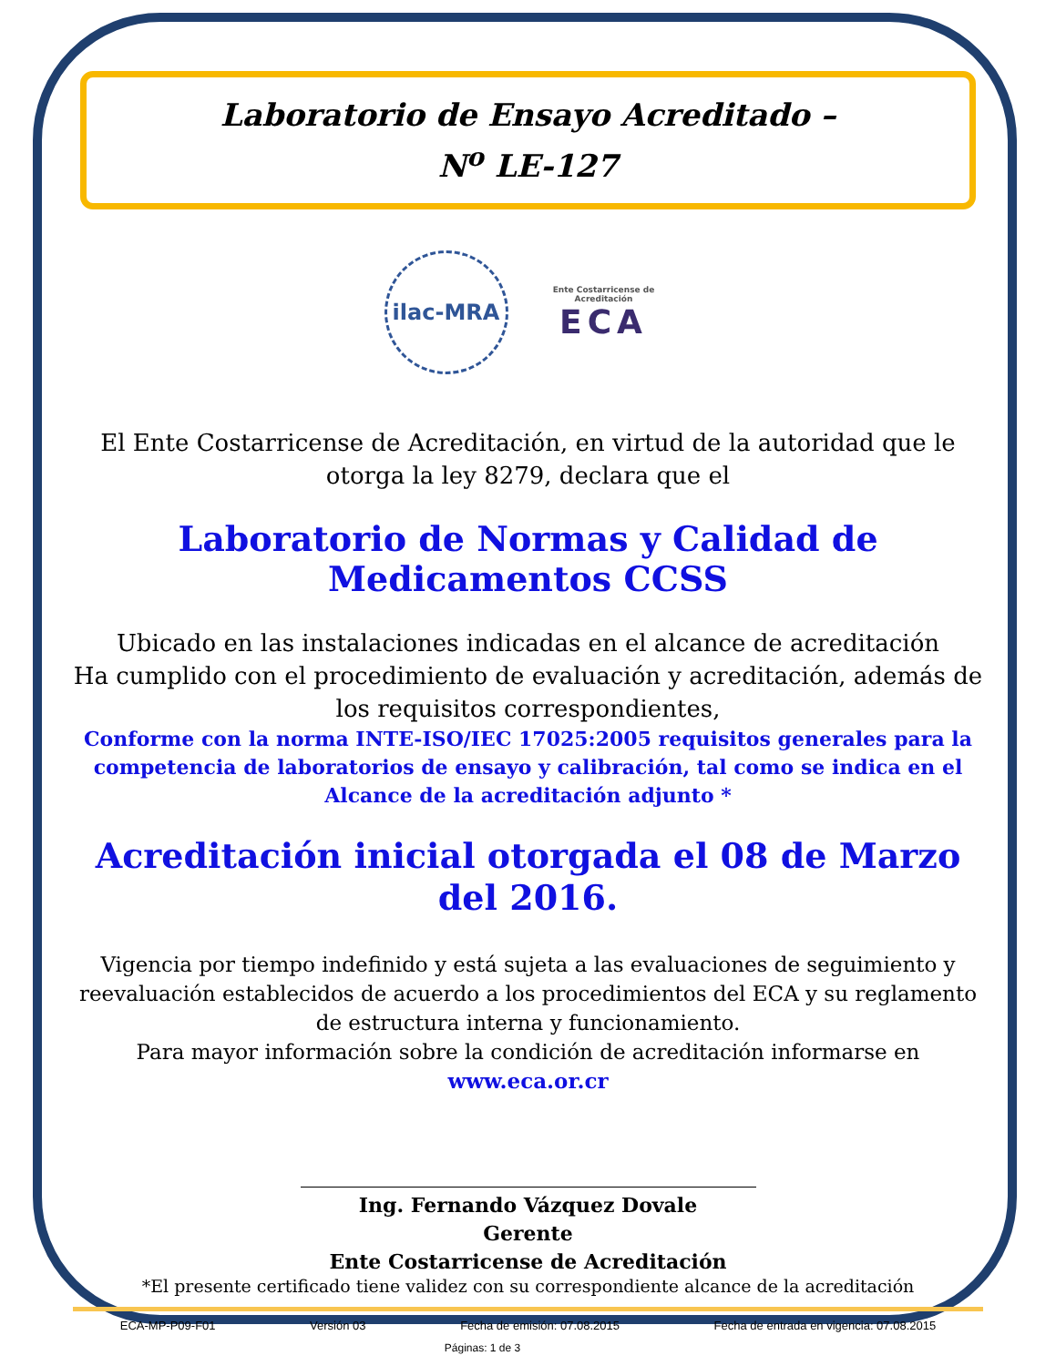Laboratorio de Ensayo Acreditado –
N<sup>o</sup> LE-127
ilac-MRA
Ente Costarricense de Acreditación
ECA
El Ente Costarricense de Acreditación, en virtud de la autoridad que le otorga la ley 8279, declara que el
Laboratorio de Normas y Calidad de Medicamentos CCSS
Ubicado en las instalaciones indicadas en el alcance de acreditación
Ha cumplido con el procedimiento de evaluación y acreditación, además de los requisitos correspondientes,
Conforme con la norma INTE-ISO/IEC 17025:2005 requisitos generales para la competencia de laboratorios de ensayo y calibración, tal como se indica en el Alcance de la acreditación adjunto *
Acreditación inicial otorgada el 08 de Marzo del 2016.
Vigencia por tiempo indefinido y está sujeta a las evaluaciones de seguimiento y reevaluación establecidos de acuerdo a los procedimientos del ECA y su reglamento de estructura interna y funcionamiento.
Para mayor información sobre la condición de acreditación informarse en
www.eca.or.cr
Ing. Fernando Vázquez Dovale
Gerente
Ente Costarricense de Acreditación
*El presente certificado tiene validez con su correspondiente alcance de la acreditación
ECA-MP-P09-F01 Versión 03 Fecha de emisión: 07.08.2015 Fecha de entrada en vigencia: 07.08.2015
Páginas: 1 de 3